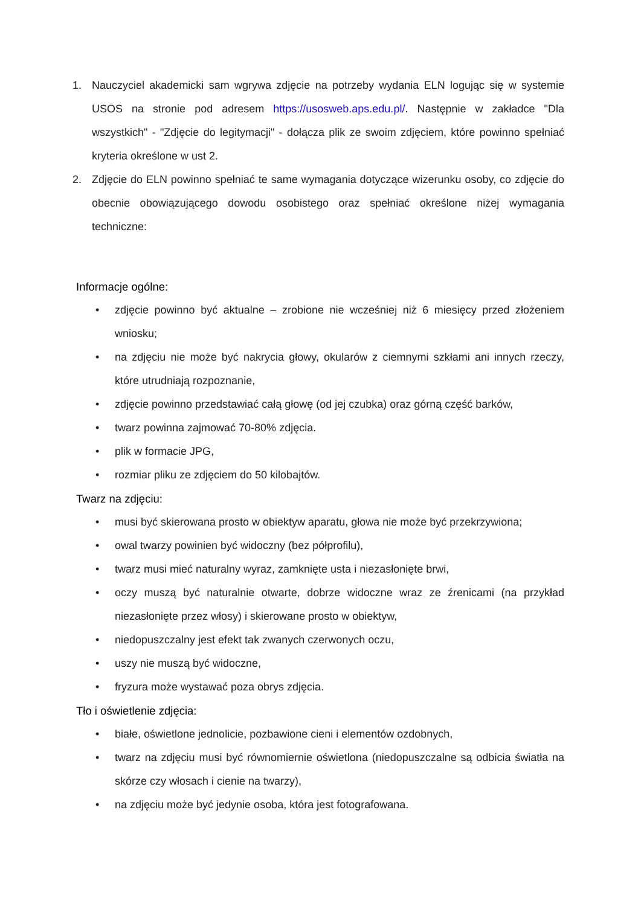1. Nauczyciel akademicki sam wgrywa zdjęcie na potrzeby wydania ELN logując się w systemie USOS na stronie pod adresem https://usosweb.aps.edu.pl/. Następnie w zakładce "Dla wszystkich" - "Zdjęcie do legitymacji" - dołącza plik ze swoim zdjęciem, które powinno spełniać kryteria określone w ust 2.
2. Zdjęcie do ELN powinno spełniać te same wymagania dotyczące wizerunku osoby, co zdjęcie do obecnie obowiązującego dowodu osobistego oraz spełniać określone niżej wymagania techniczne:
Informacje ogólne:
• zdjęcie powinno być aktualne – zrobione nie wcześniej niż 6 miesięcy przed złożeniem wniosku;
• na zdjęciu nie może być nakrycia głowy, okularów z ciemnymi szkłami ani innych rzeczy, które utrudniają rozpoznanie,
• zdjęcie powinno przedstawiać całą głowę (od jej czubka) oraz górną część barków,
• twarz powinna zajmować 70-80% zdjęcia.
• plik w formacie JPG,
• rozmiar pliku ze zdjęciem do 50 kilobajtów.
Twarz na zdjęciu:
• musi być skierowana prosto w obiektyw aparatu, głowa nie może być przekrzywiona;
• owal twarzy powinien być widoczny (bez półprofilu),
• twarz musi mieć naturalny wyraz, zamknięte usta i niezasłonięte brwi,
• oczy muszą być naturalnie otwarte, dobrze widoczne wraz ze źrenicami (na przykład niezasłonięte przez włosy) i skierowane prosto w obiektyw,
• niedopuszczalny jest efekt tak zwanych czerwonych oczu,
• uszy nie muszą być widoczne,
• fryzura może wystawać poza obrys zdjęcia.
Tło i oświetlenie zdjęcia:
• białe, oświetlone jednolicie, pozbawione cieni i elementów ozdobnych,
• twarz na zdjęciu musi być równomiernie oświetlona (niedopuszczalne są odbicia światła na skórze czy włosach i cienie na twarzy),
• na zdjęciu może być jedynie osoba, która jest fotografowana.